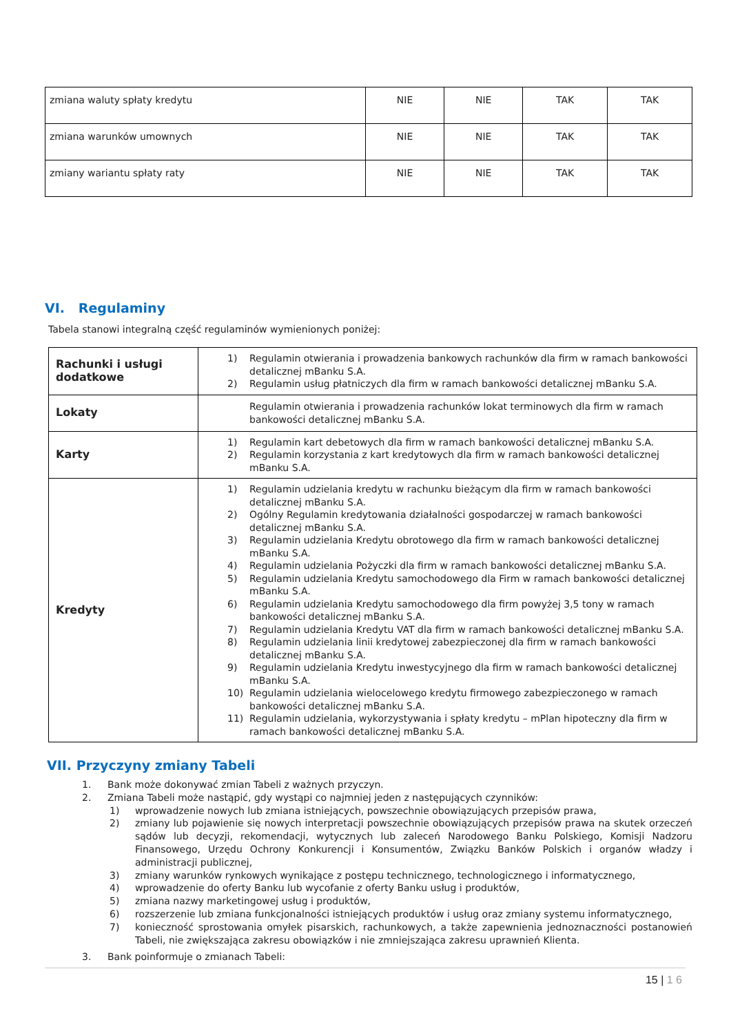| zmiana waluty spłaty kredytu | NIE | NIE | TAK | TAK |
| zmiana warunków umownych | NIE | NIE | TAK | TAK |
| zmiany wariantu spłaty raty | NIE | NIE | TAK | TAK |
VI. Regulaminy
Tabela stanowi integralną część regulaminów wymienionych poniżej:
| Rachunki i usługi dodatkowe | 1) Regulamin otwierania i prowadzenia bankowych rachunków dla firm w ramach bankowości detalicznej mBanku S.A. 2) Regulamin usług płatniczych dla firm w ramach bankowości detalicznej mBanku S.A. |
| Lokaty | Regulamin otwierania i prowadzenia rachunków lokat terminowych dla firm w ramach bankowości detalicznej mBanku S.A. |
| Karty | 1) Regulamin kart debetowych dla firm w ramach bankowości detalicznej mBanku S.A. 2) Regulamin korzystania z kart kredytowych dla firm w ramach bankowości detalicznej mBanku S.A. |
| Kredyty | 1) Regulamin udzielania kredytu w rachunku bieżącym dla firm w ramach bankowości detalicznej mBanku S.A. 2) Ogólny Regulamin kredytowania działalności gospodarczej w ramach bankowości detalicznej mBanku S.A. 3) Regulamin udzielania Kredytu obrotowego dla firm w ramach bankowości detalicznej mBanku S.A. 4) Regulamin udzielania Pożyczki dla firm w ramach bankowości detalicznej mBanku S.A. 5) Regulamin udzielania Kredytu samochodowego dla Firm w ramach bankowości detalicznej mBanku S.A. 6) Regulamin udzielania Kredytu samochodowego dla firm powyżej 3,5 tony w ramach bankowości detalicznej mBanku S.A. 7) Regulamin udzielania Kredytu VAT dla firm w ramach bankowości detalicznej mBanku S.A. 8) Regulamin udzielania linii kredytowej zabezpieczonej dla firm w ramach bankowości detalicznej mBanku S.A. 9) Regulamin udzielania Kredytu inwestycyjnego dla firm w ramach bankowości detalicznej mBanku S.A. 10) Regulamin udzielania wielocelowego kredytu firmowego zabezpieczonego w ramach bankowości detalicznej mBanku S.A. 11) Regulamin udzielania, wykorzystywania i spłaty kredytu – mPlan hipoteczny dla firm w ramach bankowości detalicznej mBanku S.A. |
VII. Przyczyny zmiany Tabeli
1. Bank może dokonywać zmian Tabeli z ważnych przyczyn.
2. Zmiana Tabeli może nastąpić, gdy wystąpi co najmniej jeden z następujących czynników:
1) wprowadzenie nowych lub zmiana istniejących, powszechnie obowiązujących przepisów prawa,
2) zmiany lub pojawienie się nowych interpretacji powszechnie obowiązujących przepisów prawa na skutek orzeczeń sądów lub decyzji, rekomendacji, wytycznych lub zaleceń Narodowego Banku Polskiego, Komisji Nadzoru Finansowego, Urzędu Ochrony Konkurencji i Konsumentów, Związku Banków Polskich i organów władzy i administracji publicznej,
3) zmiany warunków rynkowych wynikające z postępu technicznego, technologicznego i informatycznego,
4) wprowadzenie do oferty Banku lub wycofanie z oferty Banku usług i produktów,
5) zmiana nazwy marketingowej usług i produktów,
6) rozszerzenie lub zmiana funkcjonalności istniejących produktów i usług oraz zmiany systemu informatycznego,
7) konieczność sprostowania omyłek pisarskich, rachunkowych, a także zapewnienia jednoznaczności postanowień Tabeli, nie zwiększająca zakresu obowiązków i nie zmniejszająca zakresu uprawnień Klienta.
3. Bank poinformuje o zmianach Tabeli:
15 | 1 6